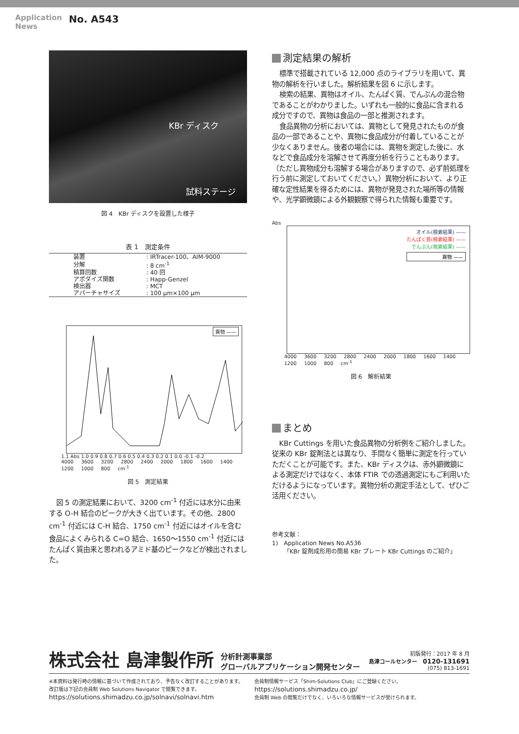Application
News
No. A543
KBr ディスク
試料ステージ
図 4　KBr ディスクを設置した様子
表 1　測定条件
| 装置 | : IRTracer-100、AIM-9000 |
| 分解 | : 8 cm<sup>-1</sup> |
| 積算回数 | : 40 回 |
| アポダイズ関数 | : Happ-Genzel |
| 検出器 | : MCT |
| アパーチャサイズ | : 100 μm×100 μm |
異物 ——
1.1 Abs 1.0 0.9 0.8 0.7 0.6 0.5 0.4 0.3 0.2 0.1 0.0 -0.1 -0.2
4000 3600 3200 2800 2400 2000 1800 1600 1400 1200 1000 800 cm<sup>-1</sup>
図 5　測定結果
図 5 の測定結果において、3200 cm<sup>-1</sup> 付近には水分に由来する O-H 結合のピークが大きく出ています。その他、2800 cm<sup>-1</sup> 付近には C-H 結合、1750 cm<sup>-1</sup> 付近にはオイルを含む食品によくみられる C=O 結合、1650～1550 cm<sup>-1</sup> 付近にはたんぱく質由来と思われるアミド基のピークなどが検出されました。
測定結果の解析
標準で搭載されている 12,000 点のライブラリを用いて、異物の解析を行いました。解析結果を図 6 に示します。
検索の結果、異物はオイル、たんぱく質、でんぷんの混合物であることがわかりました。いずれも一般的に食品に含まれる成分ですので、異物は食品の一部と推測されます。
食品異物の分析においては、異物として発見されたものが食品の一部であることや、異物に食品成分が付着していることが少なくありません。後者の場合には、異物を測定した後に、水などで食品成分を溶解させて再度分析を行うこともあります。（ただし異物成分も溶解する場合がありますので、必ず前処理を行う前に測定しておいてください。）異物分析において、より正確な定性結果を得るためには、異物が発見された場所等の情報や、光学顕微鏡による外観観察で得られた情報も重要です。
Abs
オイル(検索結果) ——
たんぱく質(検索結果) ——
でんぷん(検索結果) ——
異物 ——
4000 3600 3200 2800 2400 2000 1800 1600 1400 1200 1000 800 cm<sup>-1</sup>
図 6　解析結果
まとめ
KBr Cuttings を用いた食品異物の分析例をご紹介しました。従来の KBr 錠剤法とは異なり、手間なく簡単に測定を行っていただくことが可能です。また、KBr ディスクは、赤外顕微鏡による測定だけではなく、本体 FTIR での透過測定にもご利用いただけるようになっています。異物分析の測定手法として、ぜひご活用ください。
参考文献：
1)　Application News No.A536
　　「KBr 錠剤成形用の簡易 KBr プレート KBr Cuttings のご紹介」
株式会社 島津製作所
分析計測事業部
グローバルアプリケーション開発センター
初版発行：2017 年 8 月
島津コールセンター　0120-131691
(075) 813-1691
※本資料は発行時の情報に基づいて作成されており、予告なく改訂することがあります。
改訂版は下記の会員制 Web Solutions Navigator で閲覧できます。
https://solutions.shimadzu.co.jp/solnavi/solnavi.htm
会員制情報サービス「Shim-Solutions Club」にご登録ください。
https://solutions.shimadzu.co.jp/
会員制 Web の閲覧だけでなく、いろいろな情報サービスが受けられます。